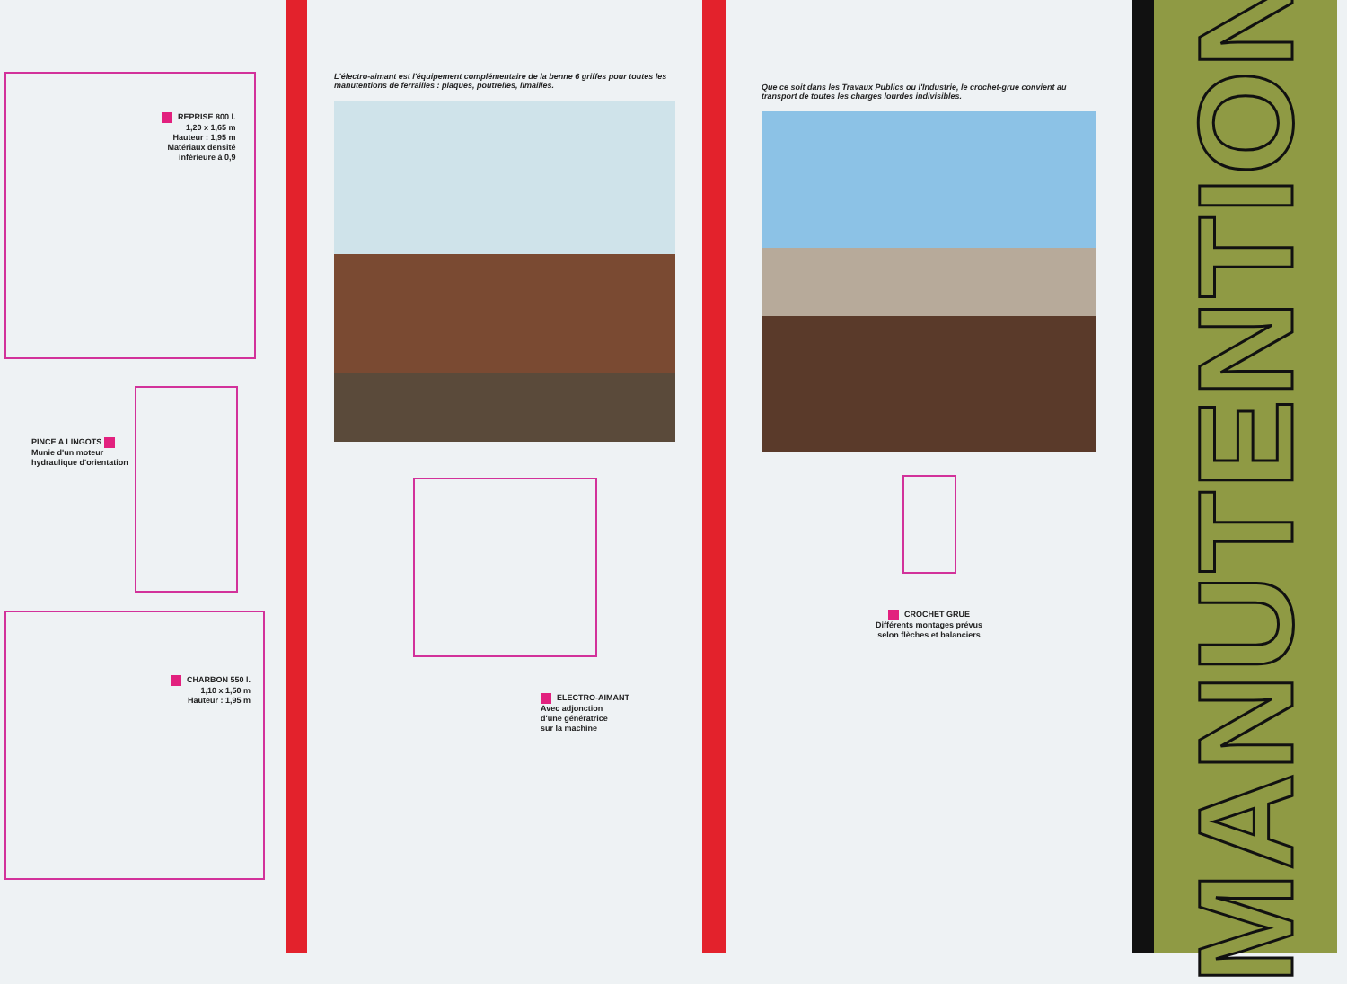REPRISE 800 l.
1,20 x 1,65 m
Hauteur : 1,95 m
Matériaux densité
inférieure à 0,9
PINCE A LINGOTS
Munie d'un moteur
hydraulique d'orientation
CHARBON 550 l.
1,10 x 1,50 m
Hauteur : 1,95 m
L'électro-aimant est l'équipement complémentaire de la benne 6 griffes pour toutes les manutentions de ferrailles : plaques, poutrelles, limailles.
ELECTRO-AIMANT
Avec adjonction
d'une génératrice
sur la machine
Que ce soit dans les Travaux Publics ou l'Industrie, le crochet-grue convient au transport de toutes les charges lourdes indivisibles.
CROCHET GRUE
Différents montages prévus
selon flèches et balanciers
MANUTENTION